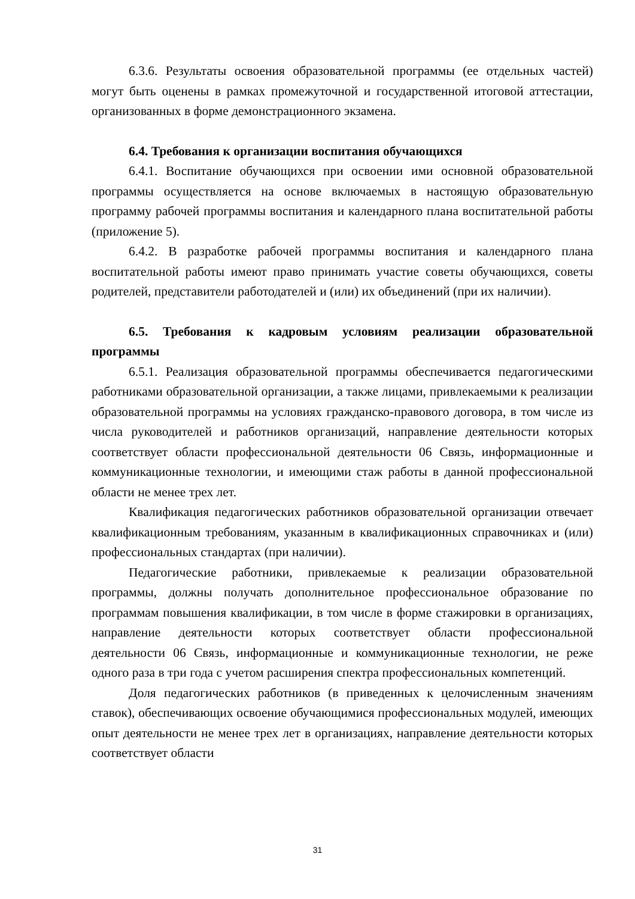6.3.6. Результаты освоения образовательной программы (ее отдельных частей) могут быть оценены в рамках промежуточной и государственной итоговой аттестации, организованных в форме демонстрационного экзамена.
6.4. Требования к организации воспитания обучающихся
6.4.1. Воспитание обучающихся при освоении ими основной образовательной программы осуществляется на основе включаемых в настоящую образовательную программу рабочей программы воспитания и календарного плана воспитательной работы (приложение 5).
6.4.2. В разработке рабочей программы воспитания и календарного плана воспитательной работы имеют право принимать участие советы обучающихся, советы родителей, представители работодателей и (или) их объединений (при их наличии).
6.5. Требования к кадровым условиям реализации образовательной программы
6.5.1. Реализация образовательной программы обеспечивается педагогическими работниками образовательной организации, а также лицами, привлекаемыми к реализации образовательной программы на условиях гражданско-правового договора, в том числе из числа руководителей и работников организаций, направление деятельности которых соответствует области профессиональной деятельности 06 Связь, информационные и коммуникационные технологии, и имеющими стаж работы в данной профессиональной области не менее трех лет.
Квалификация педагогических работников образовательной организации отвечает квалификационным требованиям, указанным в квалификационных справочниках и (или) профессиональных стандартах (при наличии).
Педагогические работники, привлекаемые к реализации образовательной программы, должны получать дополнительное профессиональное образование по программам повышения квалификации, в том числе в форме стажировки в организациях, направление деятельности которых соответствует области профессиональной деятельности 06 Связь, информационные и коммуникационные технологии, не реже одного раза в три года с учетом расширения спектра профессиональных компетенций.
Доля педагогических работников (в приведенных к целочисленным значениям ставок), обеспечивающих освоение обучающимися профессиональных модулей, имеющих опыт деятельности не менее трех лет в организациях, направление деятельности которых соответствует области
31